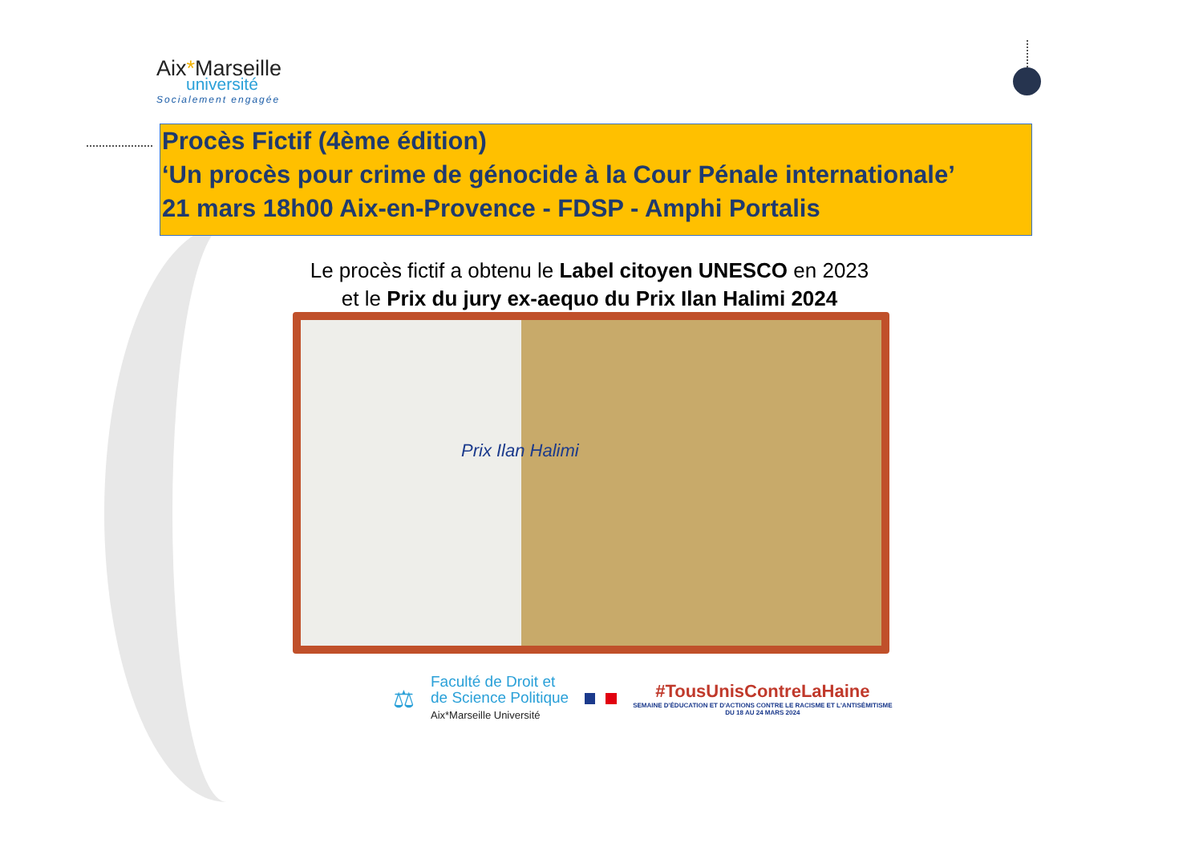Aix*Marseille
université
Socialement engagée
Procès Fictif (4ème édition)
‘Un procès pour crime de génocide à la Cour Pénale internationale’
21 mars 18h00 Aix-en-Provence - FDSP - Amphi Portalis
Le procès fictif a obtenu le Label citoyen UNESCO en 2023
et le Prix du jury ex-aequo du Prix Ilan Halimi 2024
Prix Ilan Halimi
⚖
Faculté de Droit et
de Science Politique
Aix*Marseille Université
#TousUnisContreLaHaine
SEMAINE D'ÉDUCATION ET D'ACTIONS CONTRE LE RACISME ET L'ANTISÉMITISME
DU 18 AU 24 MARS 2024